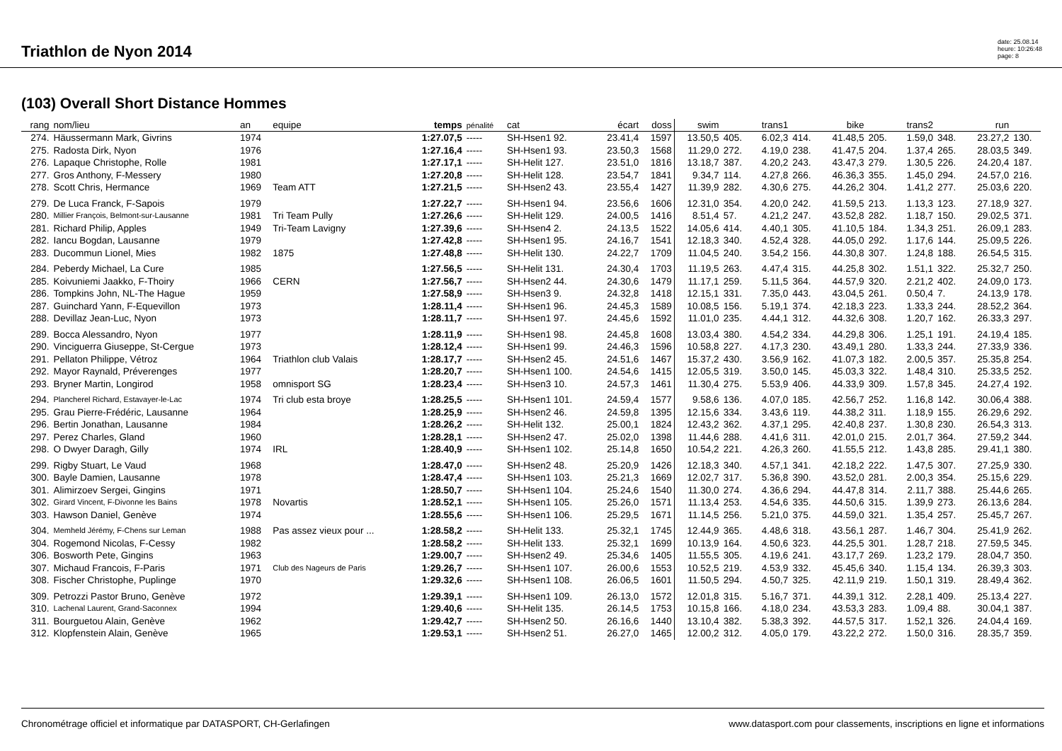Triathlon de Nyon 2014
date: 25.08.14
heure: 10:26:48
page: 8
(103) Overall Short Distance Hommes
| rang | nom/lieu | an | equipe | temps | pénalité | cat | écart | doss | swim | | trans1 | | bike | | trans2 | | run | |
| --- | --- | --- | --- | --- | --- | --- | --- | --- | --- | --- | --- | --- | --- | --- | --- | --- | --- | --- |
| 274. | Häussermann Mark, Givrins | 1974 | | 1:27.07,5 | ----- | SH-Hsen1 92. | 23.41,4 | 1597 | 13.50,5 | 405. | 6.02,3 | 414. | 41.48,5 | 205. | 1.59,0 | 348. | 23.27,2 | 130. |
| 275. | Radosta Dirk, Nyon | 1976 | | 1:27.16,4 | ----- | SH-Hsen1 93. | 23.50,3 | 1568 | 11.29,0 | 272. | 4.19,0 | 238. | 41.47,5 | 204. | 1.37,4 | 265. | 28.03,5 | 349. |
| 276. | Lapaque Christophe, Rolle | 1981 | | 1:27.17,1 | ----- | SH-Helit 127. | 23.51,0 | 1816 | 13.18,7 | 387. | 4.20,2 | 243. | 43.47,3 | 279. | 1.30,5 | 226. | 24.20,4 | 187. |
| 277. | Gros Anthony, F-Messery | 1980 | | 1:27.20,8 | ----- | SH-Helit 128. | 23.54,7 | 1841 | 9.34,7 | 114. | 4.27,8 | 266. | 46.36,3 | 355. | 1.45,0 | 294. | 24.57,0 | 216. |
| 278. | Scott Chris, Hermance | 1969 | Team ATT | 1:27.21,5 | ----- | SH-Hsen2 43. | 23.55,4 | 1427 | 11.39,9 | 282. | 4.30,6 | 275. | 44.26,2 | 304. | 1.41,2 | 277. | 25.03,6 | 220. |
| 279. | De Luca Franck, F-Sapois | 1979 | | 1:27.22,7 | ----- | SH-Hsen1 94. | 23.56,6 | 1606 | 12.31,0 | 354. | 4.20,0 | 242. | 41.59,5 | 213. | 1.13,3 | 123. | 27.18,9 | 327. |
| 280. | Millier François, Belmont-sur-Lausanne | 1981 | Tri Team Pully | 1:27.26,6 | ----- | SH-Helit 129. | 24.00,5 | 1416 | 8.51,4 | 57. | 4.21,2 | 247. | 43.52,8 | 282. | 1.18,7 | 150. | 29.02,5 | 371. |
| 281. | Richard Philip, Apples | 1949 | Tri-Team Lavigny | 1:27.39,6 | ----- | SH-Hsen4 2. | 24.13,5 | 1522 | 14.05,6 | 414. | 4.40,1 | 305. | 41.10,5 | 184. | 1.34,3 | 251. | 26.09,1 | 283. |
| 282. | Iancu Bogdan, Lausanne | 1979 | | 1:27.42,8 | ----- | SH-Hsen1 95. | 24.16,7 | 1541 | 12.18,3 | 340. | 4.52,4 | 328. | 44.05,0 | 292. | 1.17,6 | 144. | 25.09,5 | 226. |
| 283. | Ducommun Lionel, Mies | 1982 | 1875 | 1:27.48,8 | ----- | SH-Helit 130. | 24.22,7 | 1709 | 11.04,5 | 240. | 3.54,2 | 156. | 44.30,8 | 307. | 1.24,8 | 188. | 26.54,5 | 315. |
| 284. | Peberdy Michael, La Cure | 1985 | | 1:27.56,5 | ----- | SH-Helit 131. | 24.30,4 | 1703 | 11.19,5 | 263. | 4.47,4 | 315. | 44.25,8 | 302. | 1.51,1 | 322. | 25.32,7 | 250. |
| 285. | Koivuniemi Jaakko, F-Thoiry | 1966 | CERN | 1:27.56,7 | ----- | SH-Hsen2 44. | 24.30,6 | 1479 | 11.17,1 | 259. | 5.11,5 | 364. | 44.57,9 | 320. | 2.21,2 | 402. | 24.09,0 | 173. |
| 286. | Tompkins John, NL-The Hague | 1959 | | 1:27.58,9 | ----- | SH-Hsen3 9. | 24.32,8 | 1418 | 12.15,1 | 331. | 7.35,0 | 443. | 43.04,5 | 261. | 0.50,4 | 7. | 24.13,9 | 178. |
| 287. | Guinchard Yann, F-Equevillon | 1973 | | 1:28.11,4 | ----- | SH-Hsen1 96. | 24.45,3 | 1589 | 10.08,5 | 156. | 5.19,1 | 374. | 42.18,3 | 223. | 1.33,3 | 244. | 28.52,2 | 364. |
| 288. | Devillaz Jean-Luc, Nyon | 1973 | | 1:28.11,7 | ----- | SH-Hsen1 97. | 24.45,6 | 1592 | 11.01,0 | 235. | 4.44,1 | 312. | 44.32,6 | 308. | 1.20,7 | 162. | 26.33,3 | 297. |
| 289. | Bocca Alessandro, Nyon | 1977 | | 1:28.11,9 | ----- | SH-Hsen1 98. | 24.45,8 | 1608 | 13.03,4 | 380. | 4.54,2 | 334. | 44.29,8 | 306. | 1.25,1 | 191. | 24.19,4 | 185. |
| 290. | Vinciguerra Giuseppe, St-Cergue | 1973 | | 1:28.12,4 | ----- | SH-Hsen1 99. | 24.46,3 | 1596 | 10.58,8 | 227. | 4.17,3 | 230. | 43.49,1 | 280. | 1.33,3 | 244. | 27.33,9 | 336. |
| 291. | Pellaton Philippe, Vétroz | 1964 | Triathlon club Valais | 1:28.17,7 | ----- | SH-Hsen2 45. | 24.51,6 | 1467 | 15.37,2 | 430. | 3.56,9 | 162. | 41.07,3 | 182. | 2.00,5 | 357. | 25.35,8 | 254. |
| 292. | Mayor Raynald, Préverenges | 1977 | | 1:28.20,7 | ----- | SH-Hsen1 100. | 24.54,6 | 1415 | 12.05,5 | 319. | 3.50,0 | 145. | 45.03,3 | 322. | 1.48,4 | 310. | 25.33,5 | 252. |
| 293. | Bryner Martin, Longirod | 1958 | omnisport SG | 1:28.23,4 | ----- | SH-Hsen3 10. | 24.57,3 | 1461 | 11.30,4 | 275. | 5.53,9 | 406. | 44.33,9 | 309. | 1.57,8 | 345. | 24.27,4 | 192. |
| 294. | Plancherel Richard, Estavayer-le-Lac | 1974 | Tri club esta broye | 1:28.25,5 | ----- | SH-Hsen1 101. | 24.59,4 | 1577 | 9.58,6 | 136. | 4.07,0 | 185. | 42.56,7 | 252. | 1.16,8 | 142. | 30.06,4 | 388. |
| 295. | Grau Pierre-Frédéric, Lausanne | 1964 | | 1:28.25,9 | ----- | SH-Hsen2 46. | 24.59,8 | 1395 | 12.15,6 | 334. | 3.43,6 | 119. | 44.38,2 | 311. | 1.18,9 | 155. | 26.29,6 | 292. |
| 296. | Bertin Jonathan, Lausanne | 1984 | | 1:28.26,2 | ----- | SH-Helit 132. | 25.00,1 | 1824 | 12.43,2 | 362. | 4.37,1 | 295. | 42.40,8 | 237. | 1.30,8 | 230. | 26.54,3 | 313. |
| 297. | Perez Charles, Gland | 1960 | | 1:28.28,1 | ----- | SH-Hsen2 47. | 25.02,0 | 1398 | 11.44,6 | 288. | 4.41,6 | 311. | 42.01,0 | 215. | 2.01,7 | 364. | 27.59,2 | 344. |
| 298. | O Dwyer Daragh, Gilly | 1974 | IRL | 1:28.40,9 | ----- | SH-Hsen1 102. | 25.14,8 | 1650 | 10.54,2 | 221. | 4.26,3 | 260. | 41.55,5 | 212. | 1.43,8 | 285. | 29.41,1 | 380. |
| 299. | Rigby Stuart, Le Vaud | 1968 | | 1:28.47,0 | ----- | SH-Hsen2 48. | 25.20,9 | 1426 | 12.18,3 | 340. | 4.57,1 | 341. | 42.18,2 | 222. | 1.47,5 | 307. | 27.25,9 | 330. |
| 300. | Bayle Damien, Lausanne | 1978 | | 1:28.47,4 | ----- | SH-Hsen1 103. | 25.21,3 | 1669 | 12.02,7 | 317. | 5.36,8 | 390. | 43.52,0 | 281. | 2.00,3 | 354. | 25.15,6 | 229. |
| 301. | Alimirzoev Sergei, Gingins | 1971 | | 1:28.50,7 | ----- | SH-Hsen1 104. | 25.24,6 | 1540 | 11.30,0 | 274. | 4.36,6 | 294. | 44.47,8 | 314. | 2.11,7 | 388. | 25.44,6 | 265. |
| 302. | Girard Vincent, F-Divonne les Bains | 1978 | Novartis | 1:28.52,1 | ----- | SH-Hsen1 105. | 25.26,0 | 1571 | 11.13,4 | 253. | 4.54,6 | 335. | 44.50,6 | 315. | 1.39,9 | 273. | 26.13,6 | 284. |
| 303. | Hawson Daniel, Genève | 1974 | | 1:28.55,6 | ----- | SH-Hsen1 106. | 25.29,5 | 1671 | 11.14,5 | 256. | 5.21,0 | 375. | 44.59,0 | 321. | 1.35,4 | 257. | 25.45,7 | 267. |
| 304. | Memheld Jérémy, F-Chens sur Leman | 1988 | Pas assez vieux pour ... | 1:28.58,2 | ----- | SH-Helit 133. | 25.32,1 | 1745 | 12.44,9 | 365. | 4.48,6 | 318. | 43.56,1 | 287. | 1.46,7 | 304. | 25.41,9 | 262. |
| 304. | Rogemond Nicolas, F-Cessy | 1982 | | 1:28.58,2 | ----- | SH-Helit 133. | 25.32,1 | 1699 | 10.13,9 | 164. | 4.50,6 | 323. | 44.25,5 | 301. | 1.28,7 | 218. | 27.59,5 | 345. |
| 306. | Bosworth Pete, Gingins | 1963 | | 1:29.00,7 | ----- | SH-Hsen2 49. | 25.34,6 | 1405 | 11.55,5 | 305. | 4.19,6 | 241. | 43.17,7 | 269. | 1.23,2 | 179. | 28.04,7 | 350. |
| 307. | Michaud Francois, F-Paris | 1971 | Club des Nageurs de Paris | 1:29.26,7 | ----- | SH-Hsen1 107. | 26.00,6 | 1553 | 10.52,5 | 219. | 4.53,9 | 332. | 45.45,6 | 340. | 1.15,4 | 134. | 26.39,3 | 303. |
| 308. | Fischer Christophe, Puplinge | 1970 | | 1:29.32,6 | ----- | SH-Hsen1 108. | 26.06,5 | 1601 | 11.50,5 | 294. | 4.50,7 | 325. | 42.11,9 | 219. | 1.50,1 | 319. | 28.49,4 | 362. |
| 309. | Petrozzi Pastor Bruno, Genève | 1972 | | 1:29.39,1 | ----- | SH-Hsen1 109. | 26.13,0 | 1572 | 12.01,8 | 315. | 5.16,7 | 371. | 44.39,1 | 312. | 2.28,1 | 409. | 25.13,4 | 227. |
| 310. | Lachenal Laurent, Grand-Saconnex | 1994 | | 1:29.40,6 | ----- | SH-Helit 135. | 26.14,5 | 1753 | 10.15,8 | 166. | 4.18,0 | 234. | 43.53,3 | 283. | 1.09,4 | 88. | 30.04,1 | 387. |
| 311. | Bourguetou Alain, Genève | 1962 | | 1:29.42,7 | ----- | SH-Hsen2 50. | 26.16,6 | 1440 | 13.10,4 | 382. | 5.38,3 | 392. | 44.57,5 | 317. | 1.52,1 | 326. | 24.04,4 | 169. |
| 312. | Klopfenstein Alain, Genève | 1965 | | 1:29.53,1 | ----- | SH-Hsen2 51. | 26.27,0 | 1465 | 12.00,2 | 312. | 4.05,0 | 179. | 43.22,2 | 272. | 1.50,0 | 316. | 28.35,7 | 359. |
Chronométrage officiel et informatique par DATASPORT, CH-Gerlafingen www.datasport.com pour classements, inscriptions en ligne et informations